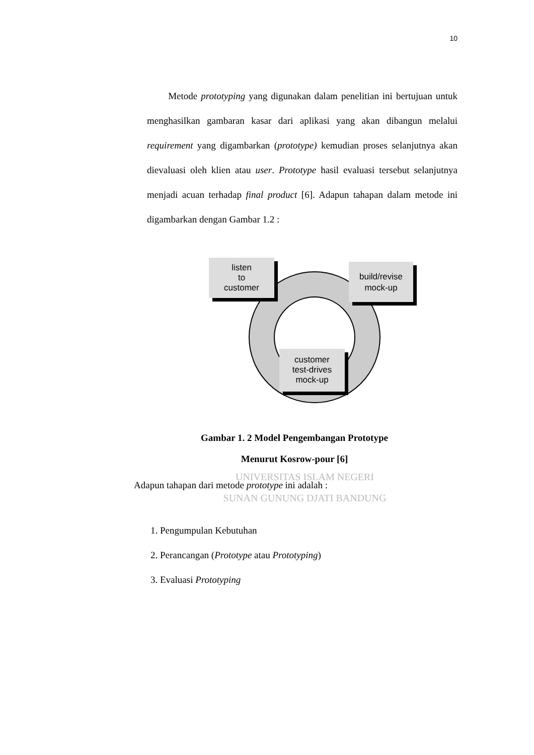10
Metode prototyping yang digunakan dalam penelitian ini bertujuan untuk menghasilkan gambaran kasar dari aplikasi yang akan dibangun melalui requirement yang digambarkan (prototype) kemudian proses selanjutnya akan dievaluasi oleh klien atau user. Prototype hasil evaluasi tersebut selanjutnya menjadi acuan terhadap final product [6]. Adapun tahapan dalam metode ini digambarkan dengan Gambar 1.2 :
listen to customer
build/revise mock-up
customer test-drives mock-up
Gambar 1. 2 Model Pengembangan Prototype
Menurut Kosrow-pour [6]
UNIVERSITAS ISLAM NEGERI
Adapun tahapan dari metode prototype ini adalah :
SUNAN GUNUNG DJATI BANDUNG
1. Pengumpulan Kebutuhan
2. Perancangan (Prototype atau Prototyping)
3. Evaluasi Prototyping